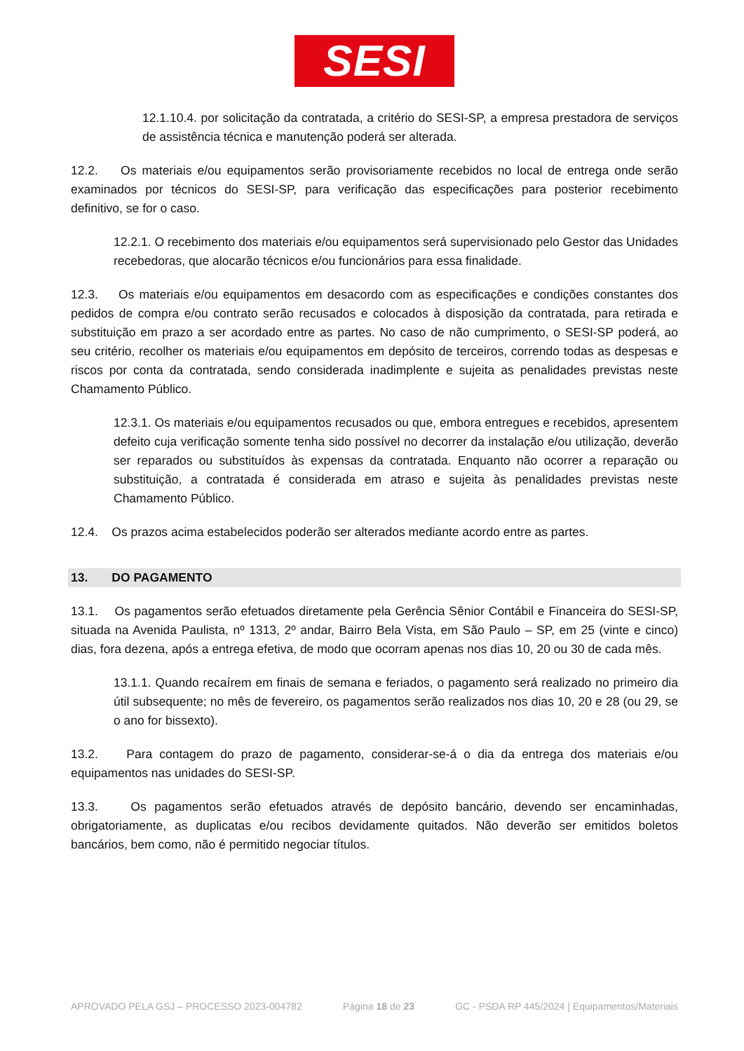SESI
12.1.10.4. por solicitação da contratada, a critério do SESI-SP, a empresa prestadora de serviços de assistência técnica e manutenção poderá ser alterada.
12.2. Os materiais e/ou equipamentos serão provisoriamente recebidos no local de entrega onde serão examinados por técnicos do SESI-SP, para verificação das especificações para posterior recebimento definitivo, se for o caso.
12.2.1. O recebimento dos materiais e/ou equipamentos será supervisionado pelo Gestor das Unidades recebedoras, que alocarão técnicos e/ou funcionários para essa finalidade.
12.3. Os materiais e/ou equipamentos em desacordo com as especificações e condições constantes dos pedidos de compra e/ou contrato serão recusados e colocados à disposição da contratada, para retirada e substituição em prazo a ser acordado entre as partes. No caso de não cumprimento, o SESI-SP poderá, ao seu critério, recolher os materiais e/ou equipamentos em depósito de terceiros, correndo todas as despesas e riscos por conta da contratada, sendo considerada inadimplente e sujeita as penalidades previstas neste Chamamento Público.
12.3.1. Os materiais e/ou equipamentos recusados ou que, embora entregues e recebidos, apresentem defeito cuja verificação somente tenha sido possível no decorrer da instalação e/ou utilização, deverão ser reparados ou substituídos às expensas da contratada. Enquanto não ocorrer a reparação ou substituição, a contratada é considerada em atraso e sujeita às penalidades previstas neste Chamamento Público.
12.4. Os prazos acima estabelecidos poderão ser alterados mediante acordo entre as partes.
13. DO PAGAMENTO
13.1. Os pagamentos serão efetuados diretamente pela Gerência Sênior Contábil e Financeira do SESI-SP, situada na Avenida Paulista, nº 1313, 2º andar, Bairro Bela Vista, em São Paulo – SP, em 25 (vinte e cinco) dias, fora dezena, após a entrega efetiva, de modo que ocorram apenas nos dias 10, 20 ou 30 de cada mês.
13.1.1. Quando recaírem em finais de semana e feriados, o pagamento será realizado no primeiro dia útil subsequente; no mês de fevereiro, os pagamentos serão realizados nos dias 10, 20 e 28 (ou 29, se o ano for bissexto).
13.2. Para contagem do prazo de pagamento, considerar-se-á o dia da entrega dos materiais e/ou equipamentos nas unidades do SESI-SP.
13.3. Os pagamentos serão efetuados através de depósito bancário, devendo ser encaminhadas, obrigatoriamente, as duplicatas e/ou recibos devidamente quitados. Não deverão ser emitidos boletos bancários, bem como, não é permitido negociar títulos.
APROVADO PELA GSJ – PROCESSO 2023-004782 Página 18 de 23 GC - PSDA RP 445/2024 | Equipamentos/Materiais